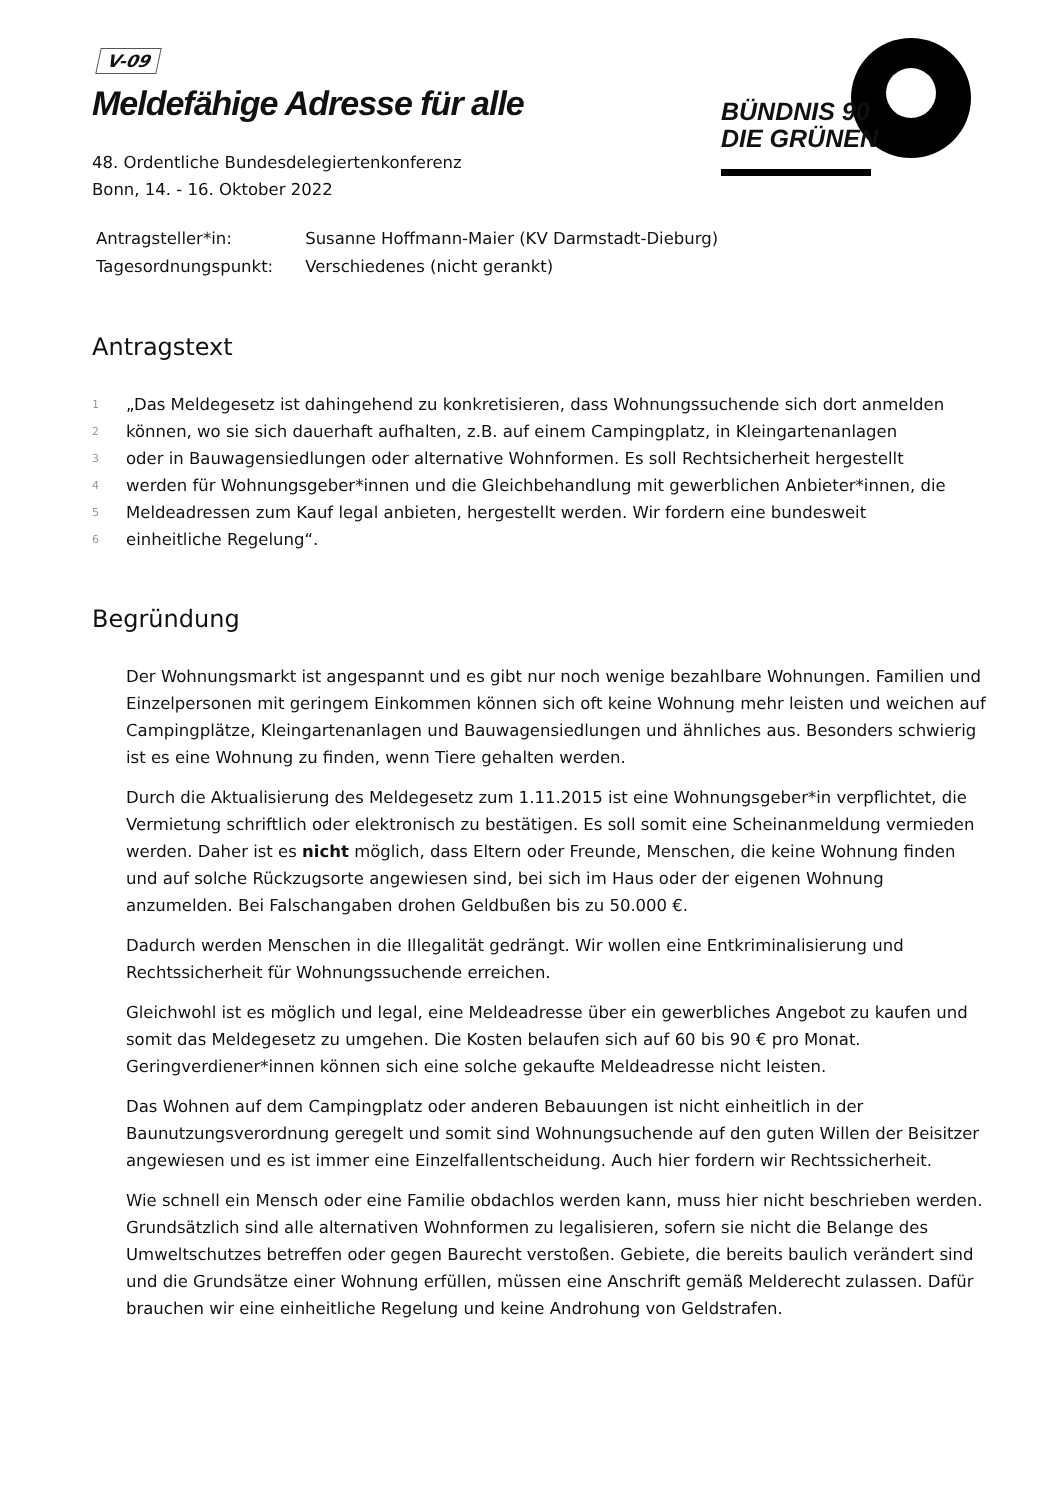BÜNDNIS 90
DIE GRÜNEN
V-09
Meldefähige Adresse für alle
48. Ordentliche Bundesdelegiertenkonferenz
Bonn, 14. - 16. Oktober 2022
| Antragsteller*in: | Susanne Hoffmann-Maier (KV Darmstadt-Dieburg) |
| Tagesordnungspunkt: | Verschiedenes (nicht gerankt) |
Antragstext
1 „Das Meldegesetz ist dahingehend zu konkretisieren, dass Wohnungssuchende sich dort anmelden
2 können, wo sie sich dauerhaft aufhalten, z.B. auf einem Campingplatz, in Kleingartenanlagen
3 oder in Bauwagensiedlungen oder alternative Wohnformen. Es soll Rechtsicherheit hergestellt
4 werden für Wohnungsgeber*innen und die Gleichbehandlung mit gewerblichen Anbieter*innen, die
5 Meldeadressen zum Kauf legal anbieten, hergestellt werden. Wir fordern eine bundesweit
6 einheitliche Regelung“.
Begründung
Der Wohnungsmarkt ist angespannt und es gibt nur noch wenige bezahlbare Wohnungen. Familien und Einzelpersonen mit geringem Einkommen können sich oft keine Wohnung mehr leisten und weichen auf Campingplätze, Kleingartenanlagen und Bauwagensiedlungen und ähnliches aus. Besonders schwierig ist es eine Wohnung zu finden, wenn Tiere gehalten werden.
Durch die Aktualisierung des Meldegesetz zum 1.11.2015 ist eine Wohnungsgeber*in verpflichtet, die Vermietung schriftlich oder elektronisch zu bestätigen. Es soll somit eine Scheinanmeldung vermieden werden. Daher ist es nicht möglich, dass Eltern oder Freunde, Menschen, die keine Wohnung finden und auf solche Rückzugsorte angewiesen sind, bei sich im Haus oder der eigenen Wohnung anzumelden. Bei Falschangaben drohen Geldbußen bis zu 50.000 €.
Dadurch werden Menschen in die Illegalität gedrängt. Wir wollen eine Entkriminalisierung und Rechtssicherheit für Wohnungssuchende erreichen.
Gleichwohl ist es möglich und legal, eine Meldeadresse über ein gewerbliches Angebot zu kaufen und somit das Meldegesetz zu umgehen. Die Kosten belaufen sich auf 60 bis 90 € pro Monat. Geringverdiener*innen können sich eine solche gekaufte Meldeadresse nicht leisten.
Das Wohnen auf dem Campingplatz oder anderen Bebauungen ist nicht einheitlich in der Baunutzungsverordnung geregelt und somit sind Wohnungsuchende auf den guten Willen der Beisitzer angewiesen und es ist immer eine Einzelfallentscheidung. Auch hier fordern wir Rechtssicherheit.
Wie schnell ein Mensch oder eine Familie obdachlos werden kann, muss hier nicht beschrieben werden. Grundsätzlich sind alle alternativen Wohnformen zu legalisieren, sofern sie nicht die Belange des Umweltschutzes betreffen oder gegen Baurecht verstoßen. Gebiete, die bereits baulich verändert sind und die Grundsätze einer Wohnung erfüllen, müssen eine Anschrift gemäß Melderecht zulassen. Dafür brauchen wir eine einheitliche Regelung und keine Androhung von Geldstrafen.